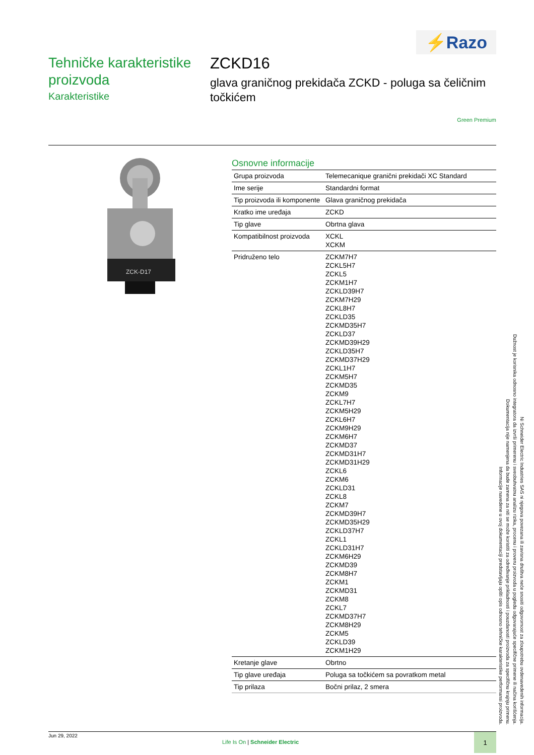⚡Razo
Tehničke karakteristike proizvoda
Karakteristike
ZCKD16
glava graničnog prekidača ZCKD - poluga sa čeličnim točkićem
Green Premium
ZCK-D17
Osnovne informacije
| Grupa proizvoda | Telemecanique granični prekidači XC Standard |
| Ime serije | Standardni format |
| Tip proizvoda ili komponente | Glava graničnog prekidača |
| Kratko ime uređaja | ZCKD |
| Tip glave | Obrtna glava |
| Kompatibilnost proizvoda | XCKL XCKM |
| Pridruženo telo | ZCKM7H7 ZCKL5H7 ZCKL5 ZCKM1H7 ZCKLD39H7 ZCKM7H29 ZCKL8H7 ZCKLD35 ZCKMD35H7 ZCKLD37 ZCKMD39H29 ZCKLD35H7 ZCKMD37H29 ZCKL1H7 ZCKM5H7 ZCKMD35 ZCKM9 ZCKL7H7 ZCKM5H29 ZCKL6H7 ZCKM9H29 ZCKM6H7 ZCKMD37 ZCKMD31H7 ZCKMD31H29 ZCKL6 ZCKM6 ZCKLD31 ZCKL8 ZCKM7 ZCKMD39H7 ZCKMD35H29 ZCKLD37H7 ZCKL1 ZCKLD31H7 ZCKM6H29 ZCKMD39 ZCKM8H7 ZCKM1 ZCKMD31 ZCKM8 ZCKL7 ZCKMD37H7 ZCKM8H29 ZCKM5 ZCKLD39 ZCKM1H29 |
| Kretanje glave | Obrtno |
| Tip glave uređaja | Poluga sa točkićem sa povratkom metal |
| Tip prilaza | Bočni prilaz, 2 smera |
Informacije navedene u ovoj dokumentaciji predstavljaju opšti opis odnosno tehničke karakteristike performansi proizvoda.
Dokumentacija nije namenjena da bude zamena za niti se može koristiti za određivanje prikladnosti i pouzdanosti proizvoda za specifičnu krajnju primenu.
Dužnost je korisnika odnosno integratora da izvrši primerenu i sveobuhvatnu analizu rizika, procenu i proveru proizvoda u pogledu odgovarajuće specifične primene ili načina korišćenja.
Ni Schneider Electric Industries SAS ni njegova povezana ili zavisna društva neće snositi odgovornost za zloupotrebu ovdenavedenih informacija.
Jun 29, 2022
Life Is On | Schneider Electric
1